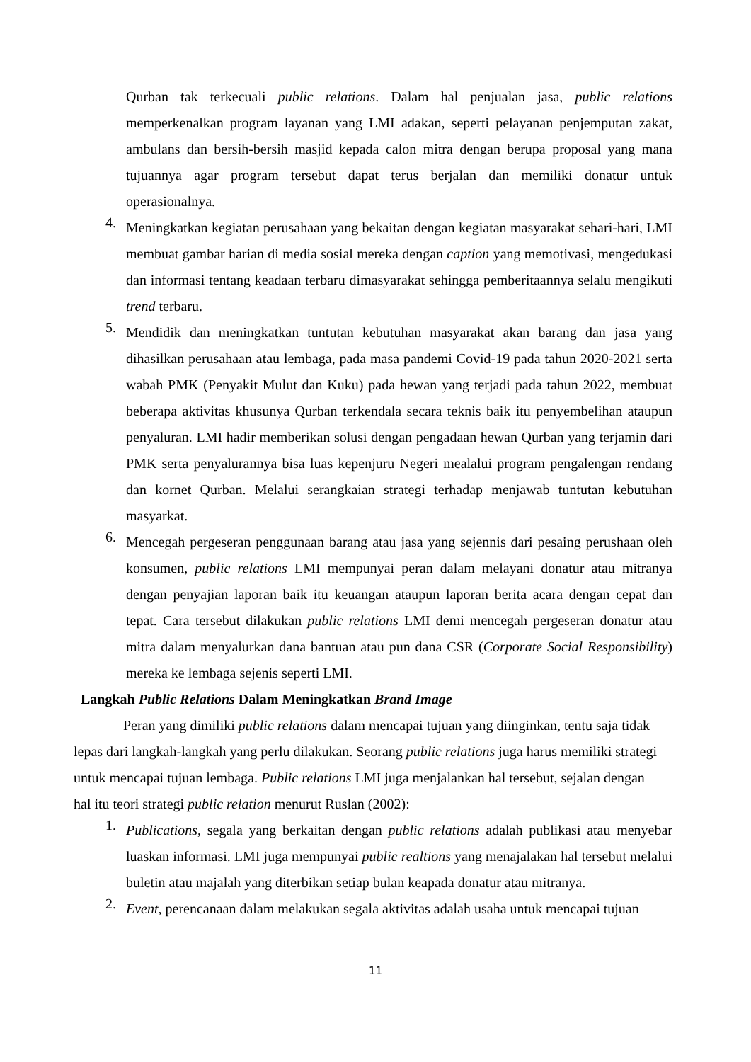Qurban tak terkecuali public relations. Dalam hal penjualan jasa, public relations memperkenalkan program layanan yang LMI adakan, seperti pelayanan penjemputan zakat, ambulans dan bersih-bersih masjid kepada calon mitra dengan berupa proposal yang mana tujuannya agar program tersebut dapat terus berjalan dan memiliki donatur untuk operasionalnya.
4.
Meningkatkan kegiatan perusahaan yang bekaitan dengan kegiatan masyarakat sehari-hari, LMI membuat gambar harian di media sosial mereka dengan caption yang memotivasi, mengedukasi dan informasi tentang keadaan terbaru dimasyarakat sehingga pemberitaannya selalu mengikuti trend terbaru.
5.
Mendidik dan meningkatkan tuntutan kebutuhan masyarakat akan barang dan jasa yang dihasilkan perusahaan atau lembaga, pada masa pandemi Covid-19 pada tahun 2020-2021 serta wabah PMK (Penyakit Mulut dan Kuku) pada hewan yang terjadi pada tahun 2022, membuat beberapa aktivitas khusunya Qurban terkendala secara teknis baik itu penyembelihan ataupun penyaluran. LMI hadir memberikan solusi dengan pengadaan hewan Qurban yang terjamin dari PMK serta penyalurannya bisa luas kepenjuru Negeri mealalui program pengalengan rendang dan kornet Qurban. Melalui serangkaian strategi terhadap menjawab tuntutan kebutuhan masyarkat.
6.
Mencegah pergeseran penggunaan barang atau jasa yang sejennis dari pesaing perushaan oleh konsumen, public relations LMI mempunyai peran dalam melayani donatur atau mitranya dengan penyajian laporan baik itu keuangan ataupun laporan berita acara dengan cepat dan tepat. Cara tersebut dilakukan public relations LMI demi mencegah pergeseran donatur atau mitra dalam menyalurkan dana bantuan atau pun dana CSR (Corporate Social Responsibility) mereka ke lembaga sejenis seperti LMI.
Langkah Public Relations Dalam Meningkatkan Brand Image
Peran yang dimiliki public relations dalam mencapai tujuan yang diinginkan, tentu saja tidak lepas dari langkah-langkah yang perlu dilakukan. Seorang public relations juga harus memiliki strategi untuk mencapai tujuan lembaga. Public relations LMI juga menjalankan hal tersebut, sejalan dengan hal itu teori strategi public relation menurut Ruslan (2002):
1.
Publications, segala yang berkaitan dengan public relations adalah publikasi atau menyebar luaskan informasi. LMI juga mempunyai public realtions yang menajalakan hal tersebut melalui buletin atau majalah yang diterbikan setiap bulan keapada donatur atau mitranya.
2.
Event, perencanaan dalam melakukan segala aktivitas adalah usaha untuk mencapai tujuan
11